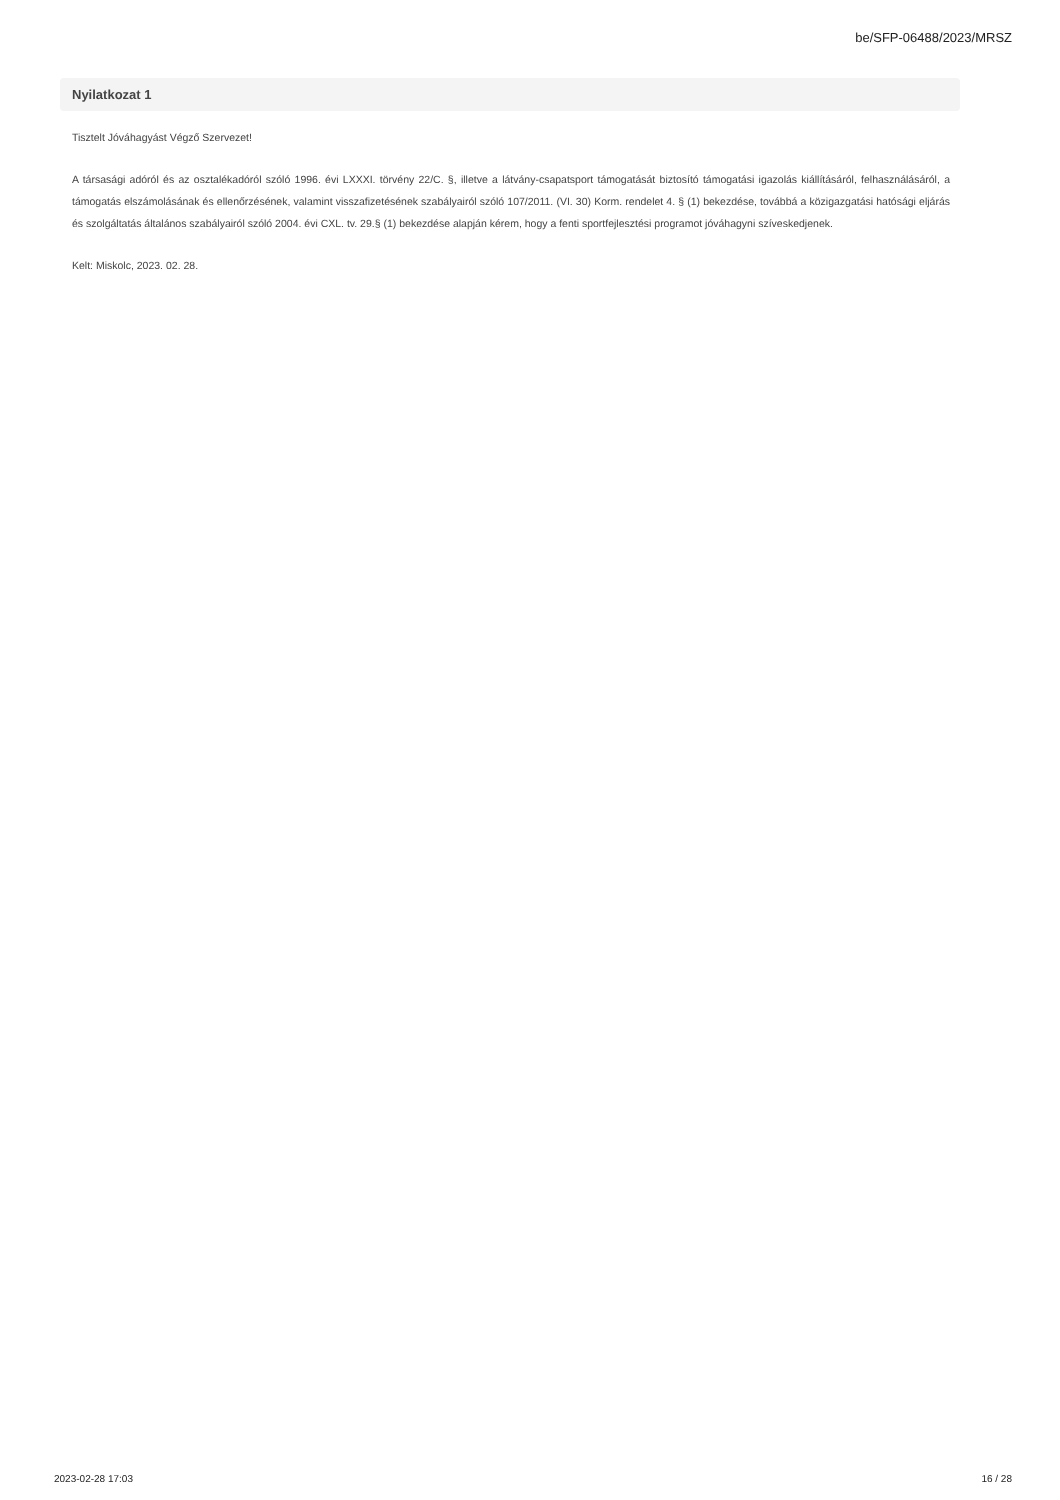be/SFP-06488/2023/MRSZ
Nyilatkozat 1
Tisztelt Jóváhagyást Végző Szervezet!
A társasági adóról és az osztalékadóról szóló 1996. évi LXXXI. törvény 22/C. §, illetve a látvány-csapatsport támogatását biztosító támogatási igazolás kiállításáról, felhasználásáról, a támogatás elszámolásának és ellenőrzésének, valamint visszafizetésének szabályairól szóló 107/2011. (VI. 30) Korm. rendelet 4. § (1) bekezdése, továbbá a közigazgatási hatósági eljárás és szolgáltatás általános szabályairól szóló 2004. évi CXL. tv. 29.§ (1) bekezdése alapján kérem, hogy a fenti sportfejlesztési programot jóváhagyni szíveskedjenek.
Kelt: Miskolc, 2023. 02. 28.
2023-02-28 17:03 16 / 28